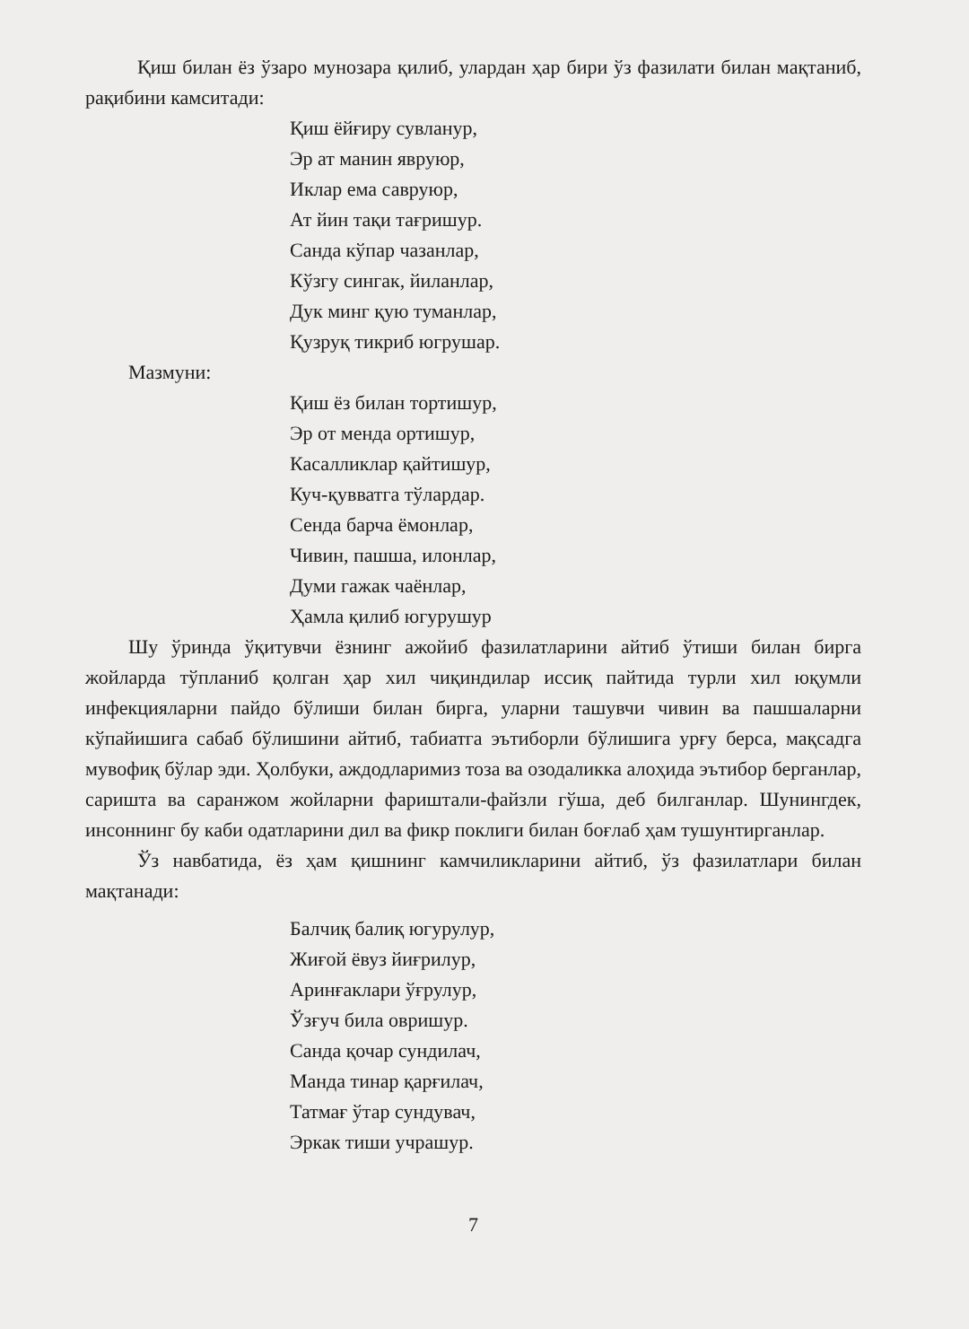Қиш билан ёз ўзаро мунозара қилиб, улардан ҳар бири ўз фазилати билан мақтаниб, рақибини камситади:
Қиш ёйғиру сувланур,
Эр ат манин явруюр,
Иклар ема савруюр,
Ат йин тақи тағришур.
Санда кўпар чазанлар,
Кўзгу сингак, йиланлар,
Дук минг қую туманлар,
Қузруқ тикриб югрушар.
Мазмуни:
Қиш ёз билан тортишур,
Эр от менда ортишур,
Касалликлар қайтишур,
Куч-қувватга тўлардар.
Сенда барча ёмонлар,
Чивин, пашша, илонлар,
Думи гажак чаёнлар,
Ҳамла қилиб югурушур
Шу ўринда ўқитувчи ёзнинг ажойиб фазилатларини айтиб ўтиши билан бирга жойларда тўпланиб қолган ҳар хил чиқиндилар иссиқ пайтида турли хил юқумли инфекцияларни пайдо бўлиши билан бирга, уларни ташувчи чивин ва пашшаларни кўпайишига сабаб бўлишини айтиб, табиатга эътиборли бўлишига урғу берса, мақсадга мувофиқ бўлар эди. Ҳолбуки, аждодларимиз тоза ва озодаликка алоҳида эътибор берганлар, саришта ва саранжом жойларни фариштали-файзли гўша, деб билганлар. Шунингдек, инсоннинг бу каби одатларини дил ва фикр поклиги билан боғлаб ҳам тушунтирганлар.
Ўз навбатида, ёз ҳам қишнинг камчиликларини айтиб, ўз фазилатлари билан мақтанади:
Балчиқ балиқ югурулур,
Жиғой ёвуз йиғрилур,
Аринғаклари ўғрулур,
Ўзғуч била овришур.
Санда қочар сундилач,
Манда тинар қарғилач,
Татмағ ўтар сундувач,
Эркак тиши учрашур.
7